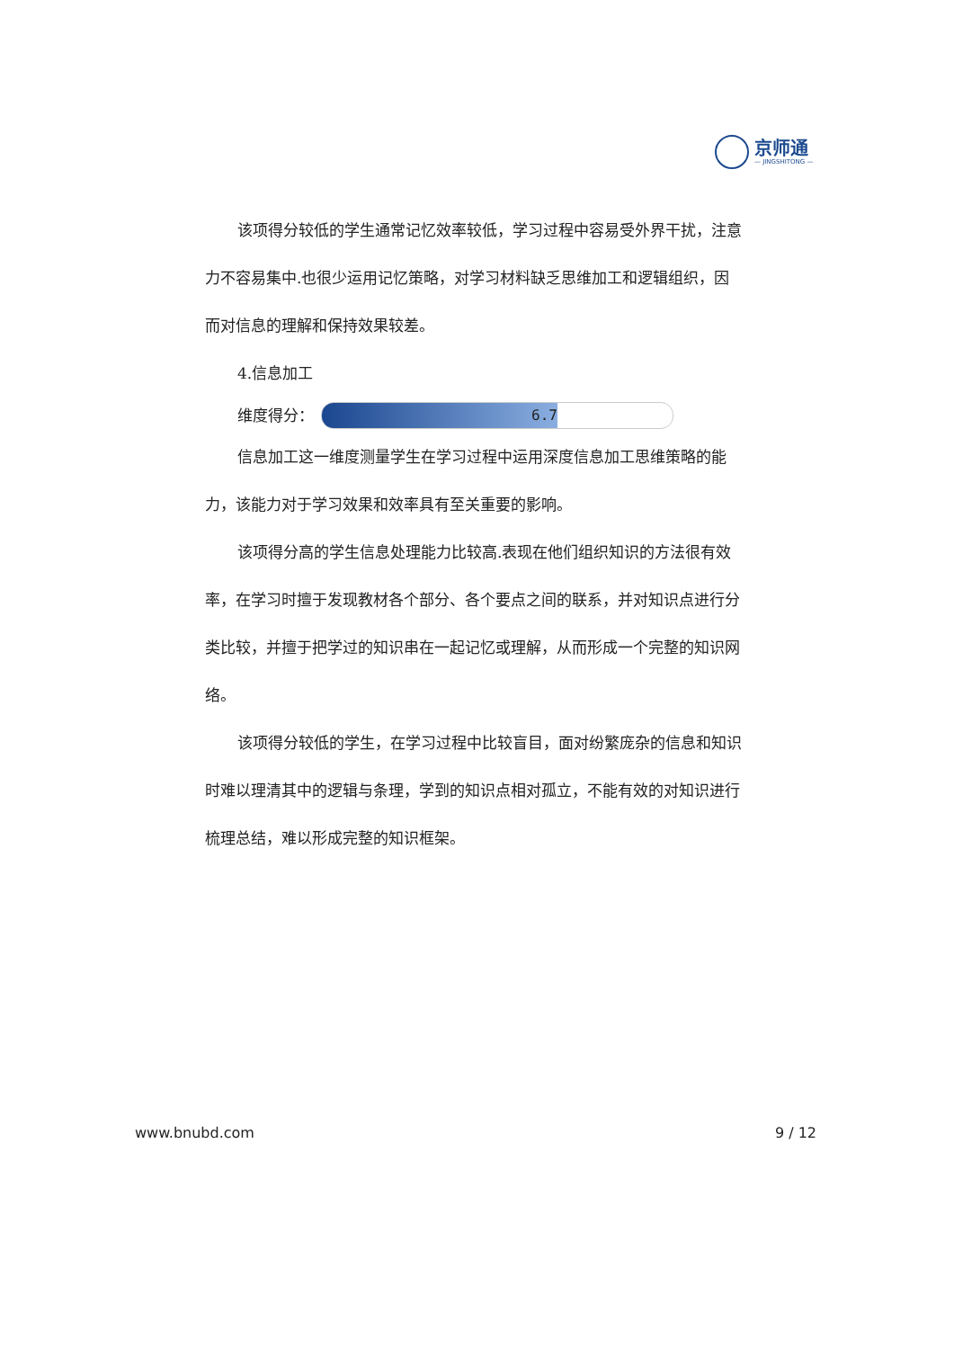京师通
— JINGSHITONG —
该项得分较低的学生通常记忆效率较低，学习过程中容易受外界干扰，注意力不容易集中.也很少运用记忆策略，对学习材料缺乏思维加工和逻辑组织，因而对信息的理解和保持效果较差。
4.信息加工
维度得分：
6.7
信息加工这一维度测量学生在学习过程中运用深度信息加工思维策略的能力，该能力对于学习效果和效率具有至关重要的影响。
该项得分高的学生信息处理能力比较高.表现在他们组织知识的方法很有效率，在学习时擅于发现教材各个部分、各个要点之间的联系，并对知识点进行分类比较，并擅于把学过的知识串在一起记忆或理解，从而形成一个完整的知识网络。
该项得分较低的学生，在学习过程中比较盲目，面对纷繁庞杂的信息和知识时难以理清其中的逻辑与条理，学到的知识点相对孤立，不能有效的对知识进行梳理总结，难以形成完整的知识框架。
www.bnubd.com 9 / 12